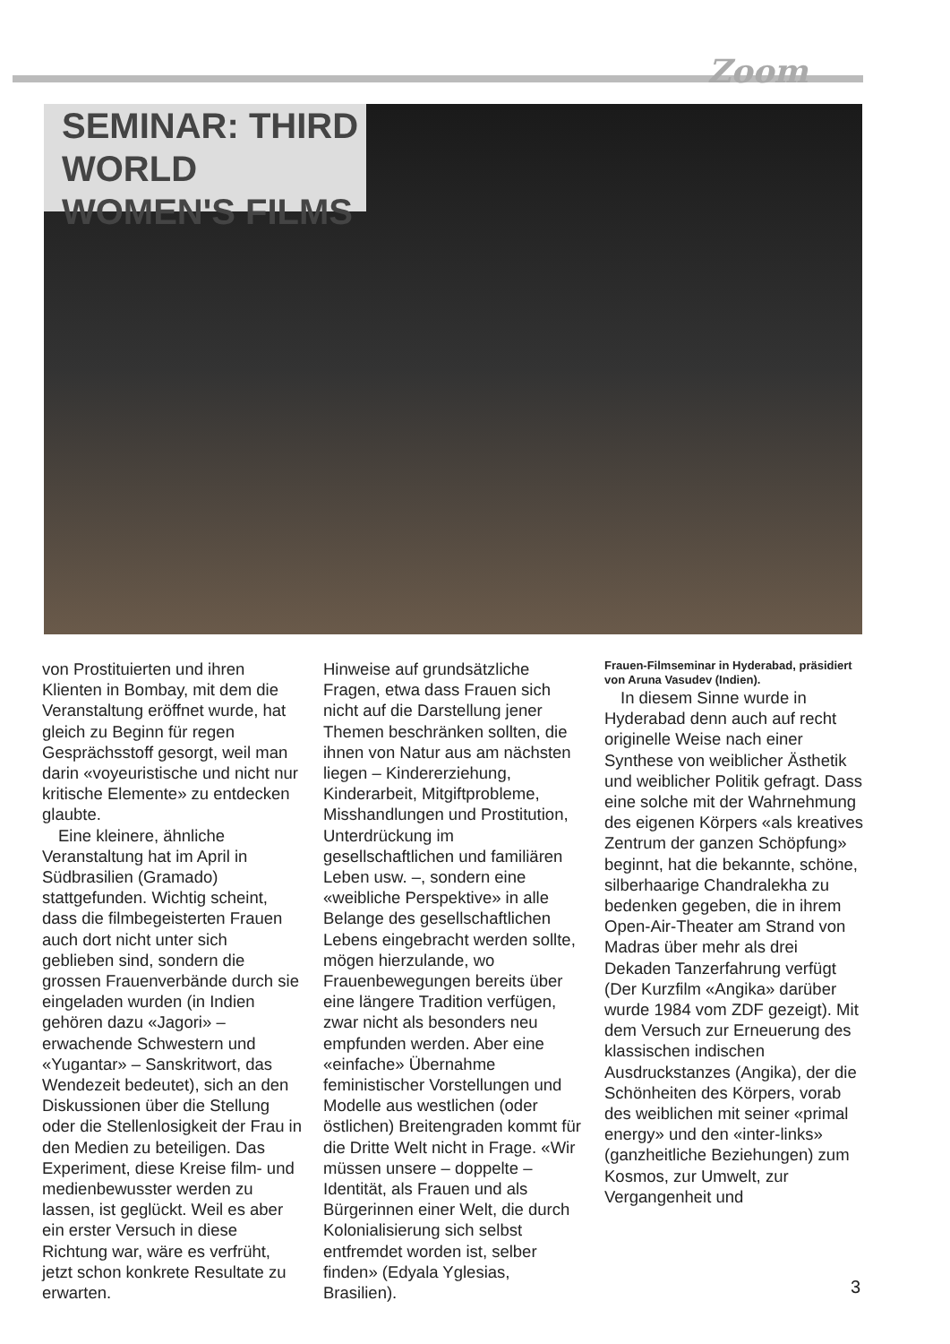Zoom
SEMINAR: THIRD WORLD
WOMEN'S FILMS
von Prostituierten und ihren Klienten in Bombay, mit dem die Veranstaltung eröffnet wurde, hat gleich zu Beginn für regen Gesprächsstoff gesorgt, weil man darin «voyeuristische und nicht nur kritische Elemente» zu entdecken glaubte.
Eine kleinere, ähnliche Veranstaltung hat im April in Südbrasilien (Gramado) stattgefunden. Wichtig scheint, dass die filmbegeisterten Frauen auch dort nicht unter sich geblieben sind, sondern die grossen Frauenverbände durch sie eingeladen wurden (in Indien gehören dazu «Jagori» – erwachende Schwestern und «Yugantar» – Sanskritwort, das Wendezeit bedeutet), sich an den Diskussionen über die Stellung oder die Stellenlosigkeit der Frau in den Medien zu beteiligen. Das Experiment, diese Kreise film- und medienbewusster werden zu lassen, ist geglückt. Weil es aber ein erster Versuch in diese Richtung war, wäre es verfrüht, jetzt schon konkrete Resultate zu erwarten.
Hinweise auf grundsätzliche Fragen, etwa dass Frauen sich nicht auf die Darstellung jener Themen beschränken sollten, die ihnen von Natur aus am nächsten liegen – Kindererziehung, Kinderarbeit, Mitgiftprobleme, Misshandlungen und Prostitution, Unterdrückung im gesellschaftlichen und familiären Leben usw. –, sondern eine «weibliche Perspektive» in alle Belange des gesellschaftlichen Lebens eingebracht werden sollte, mögen hierzulande, wo Frauenbewegungen bereits über eine längere Tradition verfügen, zwar nicht als besonders neu empfunden werden. Aber eine «einfache» Übernahme feministischer Vorstellungen und Modelle aus westlichen (oder östlichen) Breitengraden kommt für die Dritte Welt nicht in Frage. «Wir müssen unsere – doppelte – Identität, als Frauen und als Bürgerinnen einer Welt, die durch Kolonialisierung sich selbst entfremdet worden ist, selber finden» (Edyala Yglesias, Brasilien).
Frauen-Filmseminar in Hyderabad, präsidiert von Aruna Vasudev (Indien).
In diesem Sinne wurde in Hyderabad denn auch auf recht originelle Weise nach einer Synthese von weiblicher Ästhetik und weiblicher Politik gefragt. Dass eine solche mit der Wahrnehmung des eigenen Körpers «als kreatives Zentrum der ganzen Schöpfung» beginnt, hat die bekannte, schöne, silberhaarige Chandralekha zu bedenken gegeben, die in ihrem Open-Air-Theater am Strand von Madras über mehr als drei Dekaden Tanzerfahrung verfügt (Der Kurzfilm «Angika» darüber wurde 1984 vom ZDF gezeigt). Mit dem Versuch zur Erneuerung des klassischen indischen Ausdruckstanzes (Angika), der die Schönheiten des Körpers, vorab des weiblichen mit seiner «primal energy» und den «inter-links» (ganzheitliche Beziehungen) zum Kosmos, zur Umwelt, zur Vergangenheit und
3